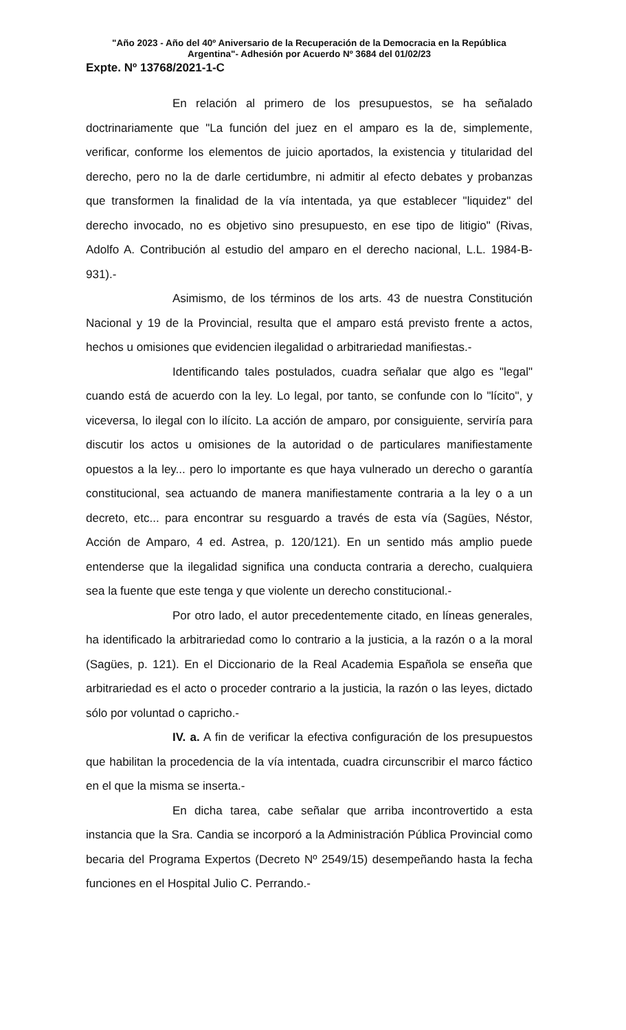"Año 2023 - Año del 40º Aniversario de la Recuperación de la Democracia en la República Argentina"- Adhesión por Acuerdo Nº 3684 del 01/02/23
Expte. Nº 13768/2021-1-C
En relación al primero de los presupuestos, se ha señalado doctrinariamente que "La función del juez en el amparo es la de, simplemente, verificar, conforme los elementos de juicio aportados, la existencia y titularidad del derecho, pero no la de darle certidumbre, ni admitir al efecto debates y probanzas que transformen la finalidad de la vía intentada, ya que establecer "liquidez" del derecho invocado, no es objetivo sino presupuesto, en ese tipo de litigio" (Rivas, Adolfo A. Contribución al estudio del amparo en el derecho nacional, L.L. 1984-B-931).-
Asimismo, de los términos de los arts. 43 de nuestra Constitución Nacional y 19 de la Provincial, resulta que el amparo está previsto frente a actos, hechos u omisiones que evidencien ilegalidad o arbitrariedad manifiestas.-
Identificando tales postulados, cuadra señalar que algo es "legal" cuando está de acuerdo con la ley. Lo legal, por tanto, se confunde con lo "lícito", y viceversa, lo ilegal con lo ilícito. La acción de amparo, por consiguiente, serviría para discutir los actos u omisiones de la autoridad o de particulares manifiestamente opuestos a la ley... pero lo importante es que haya vulnerado un derecho o garantía constitucional, sea actuando de manera manifiestamente contraria a la ley o a un decreto, etc... para encontrar su resguardo a través de esta vía (Sagües, Néstor, Acción de Amparo, 4 ed. Astrea, p. 120/121). En un sentido más amplio puede entenderse que la ilegalidad significa una conducta contraria a derecho, cualquiera sea la fuente que este tenga y que violente un derecho constitucional.-
Por otro lado, el autor precedentemente citado, en líneas generales, ha identificado la arbitrariedad como lo contrario a la justicia, a la razón o a la moral (Sagües, p. 121). En el Diccionario de la Real Academia Española se enseña que arbitrariedad es el acto o proceder contrario a la justicia, la razón o las leyes, dictado sólo por voluntad o capricho.-
IV. a. A fin de verificar la efectiva configuración de los presupuestos que habilitan la procedencia de la vía intentada, cuadra circunscribir el marco fáctico en el que la misma se inserta.-
En dicha tarea, cabe señalar que arriba incontrovertido a esta instancia que la Sra. Candia se incorporó a la Administración Pública Provincial como becaria del Programa Expertos (Decreto Nº 2549/15) desempeñando hasta la fecha funciones en el Hospital Julio C. Perrando.-